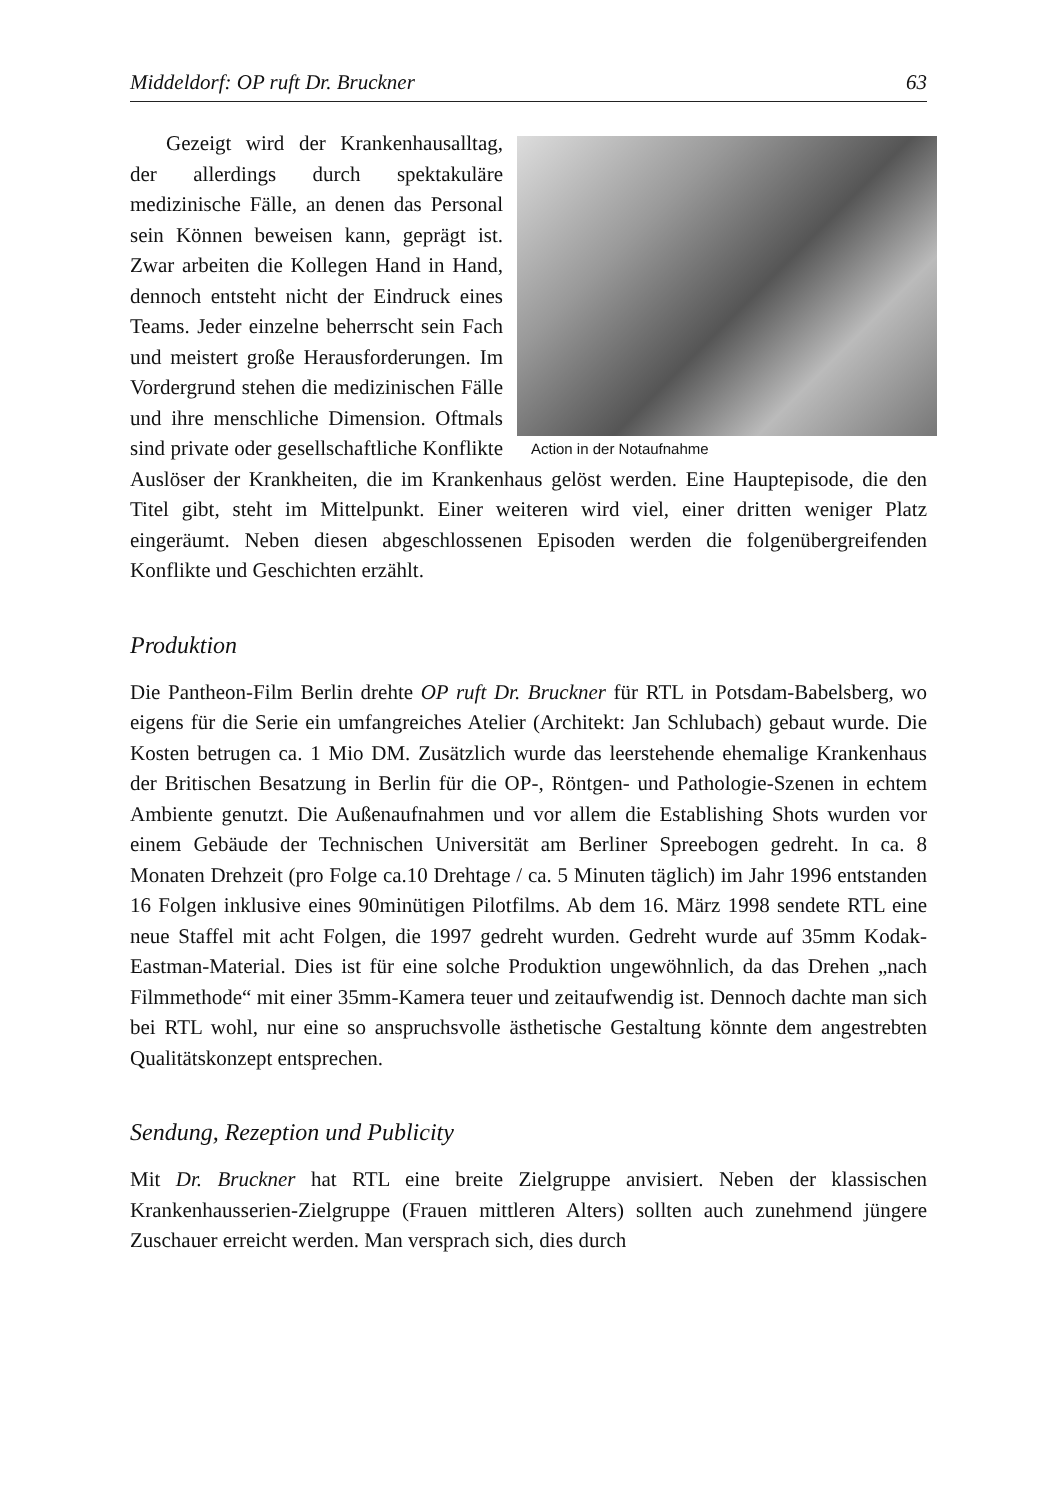Middeldorf: OP ruft Dr. Bruckner 63
Action in der Notaufnahme
Gezeigt wird der Krankenhausalltag, der allerdings durch spektakuläre medizinische Fälle, an denen das Personal sein Können beweisen kann, geprägt ist. Zwar arbeiten die Kollegen Hand in Hand, dennoch entsteht nicht der Eindruck eines Teams. Jeder einzelne beherrscht sein Fach und meistert große Herausforderungen. Im Vordergrund stehen die medizinischen Fälle und ihre menschliche Dimension. Oftmals sind private oder gesellschaftliche Konflikte Auslöser der Krankheiten, die im Krankenhaus gelöst werden. Eine Hauptepisode, die den Titel gibt, steht im Mittelpunkt. Einer weiteren wird viel, einer dritten weniger Platz eingeräumt. Neben diesen abgeschlossenen Episoden werden die folgenübergreifenden Konflikte und Geschichten erzählt.
Produktion
Die Pantheon-Film Berlin drehte OP ruft Dr. Bruckner für RTL in Potsdam-Babelsberg, wo eigens für die Serie ein umfangreiches Atelier (Architekt: Jan Schlubach) gebaut wurde. Die Kosten betrugen ca. 1 Mio DM. Zusätzlich wurde das leerstehende ehemalige Krankenhaus der Britischen Besatzung in Berlin für die OP-, Röntgen- und Pathologie-Szenen in echtem Ambiente genutzt. Die Außenaufnahmen und vor allem die Establishing Shots wurden vor einem Gebäude der Technischen Universität am Berliner Spreebogen gedreht. In ca. 8 Monaten Drehzeit (pro Folge ca.10 Drehtage / ca. 5 Minuten täglich) im Jahr 1996 entstanden 16 Folgen inklusive eines 90minütigen Pilotfilms. Ab dem 16. März 1998 sendete RTL eine neue Staffel mit acht Folgen, die 1997 gedreht wurden. Gedreht wurde auf 35mm Kodak-Eastman-Material. Dies ist für eine solche Produktion ungewöhnlich, da das Drehen „nach Filmmethode“ mit einer 35mm-Kamera teuer und zeitaufwendig ist. Dennoch dachte man sich bei RTL wohl, nur eine so anspruchsvolle ästhetische Gestaltung könnte dem angestrebten Qualitätskonzept entsprechen.
Sendung, Rezeption und Publicity
Mit Dr. Bruckner hat RTL eine breite Zielgruppe anvisiert. Neben der klassischen Krankenhausserien-Zielgruppe (Frauen mittleren Alters) sollten auch zunehmend jüngere Zuschauer erreicht werden. Man versprach sich, dies durch